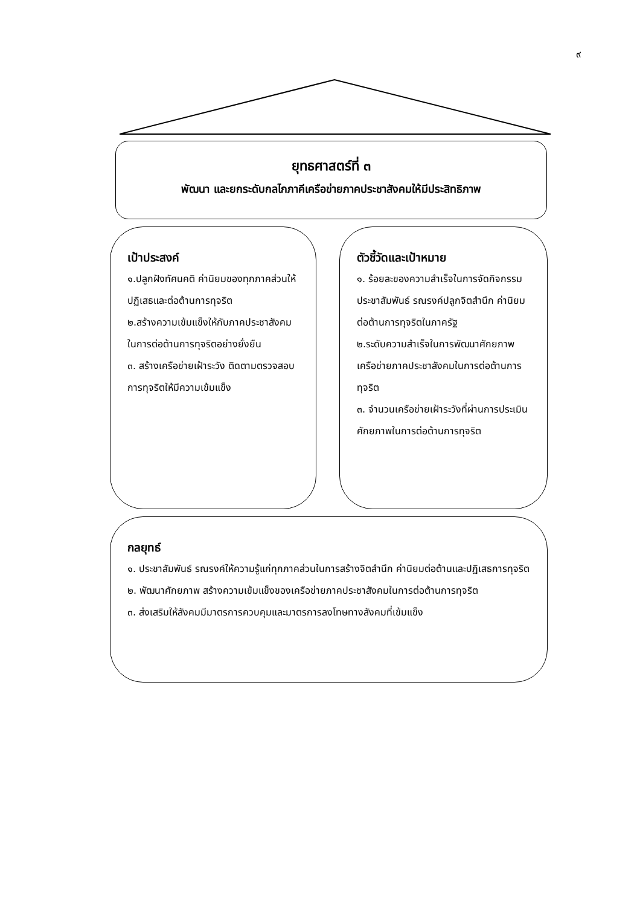๙
ยุทธศาสตร์ที่ ๓
พัฒนา และยกระดับกลไกภาคีเครือข่ายภาคประชาสังคมให้มีประสิทธิภาพ
เป้าประสงค์
๑.ปลูกฝังทัศนคติ ค่านิยมของทุกภาคส่วนให้ปฏิเสธและต่อต้านการทุจริต
๒.สร้างความเข้มแข็งให้กับภาคประชาสังคมในการต่อต้านการทุจริตอย่างยั่งยืน
๓. สร้างเครือข่ายเฝ้าระวัง ติดตามตรวจสอบการทุจริตให้มีความเข้มแข็ง
ตัวชี้วัดและเป้าหมาย
๑. ร้อยละของความสำเร็จในการจัดกิจกรรมประชาสัมพันธ์ รณรงค์ปลูกจิตสำนึก ค่านิยมต่อต้านการทุจริตในภาครัฐ
๒.ระดับความสำเร็จในการพัฒนาศักยภาพเครือข่ายภาคประชาสังคมในการต่อต้านการทุจริต
๓. จำนวนเครือข่ายเฝ้าระวังที่ผ่านการประเมินศักยภาพในการต่อต้านการทุจริต
กลยุทธ์
๑. ประชาสัมพันธ์ รณรงค์ให้ความรู้แก่ทุกภาคส่วนในการสร้างจิตสำนึก ค่านิยมต่อต้านและปฏิเสธการทุจริต
๒. พัฒนาศักยภาพ สร้างความเข้มแข็งของเครือข่ายภาคประชาสังคมในการต่อต้านการทุจริต
๓. ส่งเสริมให้สังคมมีมาตรการควบคุมและมาตรการลงโทษทางสังคมที่เข้มแข็ง